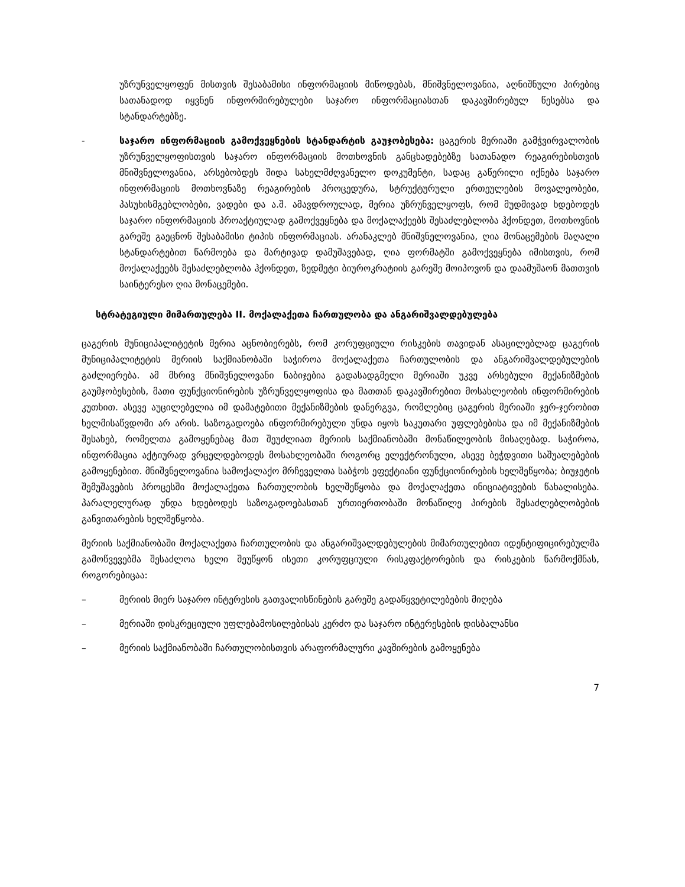უზრუნველყოფენ მისთვის შესაბამისი ინფორმაციის მიწოდებას, მნიშვნელოვანია, აღნიშნული პირებიც სათანადოდ იყვნენ ინფორმირებულები საჯარო ინფორმაციასთან დაკავშირებულ წესებსა და სტანდარტებზე.
- საჯარო ინფორმაციის გამოქვეყნების სტანდარტის გაუჯობესება: ცაგერის მერიაში გამჭვირვალობის უზრუნველყოფისთვის საჯარო ინფორმაციის მოთხოვნის განცხადებებზე სათანადო რეაგირებისთვის მნიშვნელოვანია, არსებობდეს შიდა სახელმძღვანელო დოკუმენტი, სადაც გაწერილი იქნება საჯარო ინფორმაციის მოთხოვნაზე რეაგირების პროცედურა, სტრუქტურული ერთეულების მოვალეობები, პასუხისმგებლობები, ვადები და ა.შ. ამავდროულად, მერია უზრუნველყოფს, რომ მუდმივად ხდებოდეს საჯარო ინფორმაციის პროაქტიულად გამოქვეყნება და მოქალაქეებს შესაძლებლობა ჰქონდეთ, მოთხოვნის გარეშე გაეცნონ შესაბამისი ტიპის ინფორმაციას. არანაკლებ მნიშვნელოვანია, ღია მონაცემების მაღალი სტანდარტებით წარმოება და მარტივად დამუშავებად, ღია ფორმატში გამოქვეყნება იმისთვის, რომ მოქალაქეებს შესაძლებლობა ჰქონდეთ, ზედმეტი ბიუროკრატიის გარეშე მოიპოვონ და დაამუშაონ მათთვის საინტერესო ღია მონაცემები.
სტრატეგიული მიმართულება II. მოქალაქეთა ჩართულობა და ანგარიშვალდებულება
ცაგერის მუნიციპალიტეტის მერია აცნობიერებს, რომ კორუფციული რისკების თავიდან ასაცილებლად ცაგერის მუნიციპალიტეტის მერიის საქმიანობაში საჭიროა მოქალაქეთა ჩართულობის და ანგარიშვალდებულების გაძლიერება. ამ მხრივ მნიშვნელოვანი ნაბიჯებია გადასადგმელი მერიაში უკვე არსებული მექანიზმების გაუმჯობესების, მათი ფუნქციონირების უზრუნველყოფისა და მათთან დაკავშირებით მოსახლეობის ინფორმირების კუთხით. ასევე აუცილებელია იმ დამატებითი მექანიზმების დანერგვა, რომლებიც ცაგერის მერიაში ჯერ-ჯერობით ხელმისაწვდომი არ არის. საზოგადოება ინფორმირებული უნდა იყოს საკუთარი უფლებებისა და იმ მექანიზმების შესახებ, რომელთა გამოყენებაც მათ შეუძლიათ მერიის საქმიანობაში მონაწილეობის მისაღებად. საჭიროა, ინფორმაცია აქტიურად ვრცელდებოდეს მოსახლეობაში როგორც ელექტრონული, ასევე ბეჭდვითი საშუალებების გამოყენებით. მნიშვნელოვანია სამოქალაქო მრჩეველთა საბჭოს ეფექტიანი ფუნქციონირების ხელშეწყობა; ბიუჯეტის შემუშავების პროცესში მოქალაქეთა ჩართულობის ხელშეწყობა და მოქალაქეთა ინიციატივების წახალისება. პარალელურად უნდა ხდებოდეს საზოგადოებასთან ურთიერთობაში მონაწილე პირების შესაძლებლობების განვითარების ხელშეწყობა.
მერიის საქმიანობაში მოქალაქეთა ჩართულობის და ანგარიშვალდებულების მიმართულებით იდენტიფიცირებულმა გამოწვევებმა შესაძლოა ხელი შეუწყონ ისეთი კორუფციული რისკფაქტორების და რისკების წარმოქმნას, როგორებიცაა:
– მერიის მიერ საჯარო ინტერესის გათვალისწინების გარეშე გადაწყვეტილებების მიღება
– მერიაში დისკრეციული უფლებამოსილებისას კერძო და საჯარო ინტერესების დისბალანსი
– მერიის საქმიანობაში ჩართულობისთვის არაფორმალური კავშირების გამოყენება
7